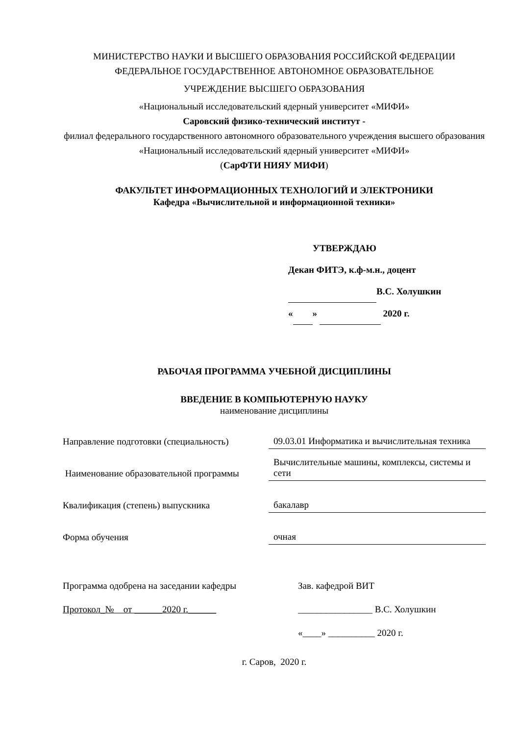МИНИСТЕРСТВО НАУКИ И ВЫСШЕГО ОБРАЗОВАНИЯ РОССИЙСКОЙ ФЕДЕРАЦИИ
ФЕДЕРАЛЬНОЕ ГОСУДАРСТВЕННОЕ АВТОНОМНОЕ ОБРАЗОВАТЕЛЬНОЕ
УЧРЕЖДЕНИЕ ВЫСШЕГО ОБРАЗОВАНИЯ
«Национальный исследовательский ядерный университет «МИФИ»
Саровский физико-технический институт -
филиал федерального государственного автономного образовательного учреждения высшего образования «Национальный исследовательский ядерный университет «МИФИ»
(СарФТИ НИЯУ МИФИ)
ФАКУЛЬТЕТ ИНФОРМАЦИОННЫХ ТЕХНОЛОГИЙ И ЭЛЕКТРОНИКИ
Кафедра «Вычислительной и информационной техники»
УТВЕРЖДАЮ
Декан ФИТЭ, к.ф-м.н., доцент
В.С. Холушкин
« » 2020 г.
РАБОЧАЯ ПРОГРАММА УЧЕБНОЙ ДИСЦИПЛИНЫ
ВВЕДЕНИЕ В КОМПЬЮТЕРНУЮ НАУКУ
наименование дисциплины
| Направление подготовки (специальность) | 09.03.01 Информатика и вычислительная техника |
| Наименование образовательной программы | Вычислительные машины, комплексы, системы и сети |
| Квалификация (степень) выпускника | бакалавр |
| Форма обучения | очная |
Программа одобрена на заседании кафедры
Протокол_№ от ______2020 г.______
Зав. кафедрой ВИТ
________________ В.С. Холушкин
«____» __________ 2020 г.
г. Саров, 2020 г.